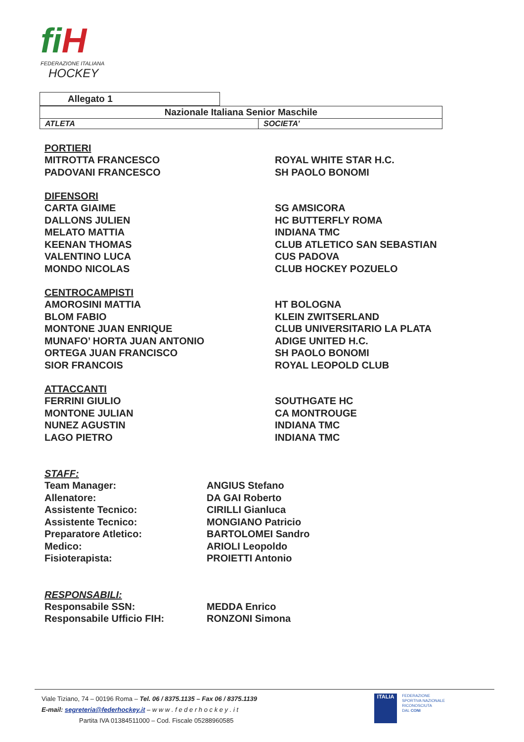fiH
FEDERAZIONE ITALIANA
HOCKEY
| Allegato 1 |
| Nazionale Italiana Senior Maschile | |
| ATLETA | SOCIETA’ |
PORTIERI
MITROTTA FRANCESCO ROYAL WHITE STAR H.C.
PADOVANI FRANCESCO SH PAOLO BONOMI
DIFENSORI
CARTA GIAIME SG AMSICORA
DALLONS JULIEN HC BUTTERFLY ROMA
MELATO MATTIA INDIANA TMC
KEENAN THOMAS CLUB ATLETICO SAN SEBASTIAN
VALENTINO LUCA CUS PADOVA
MONDO NICOLAS CLUB HOCKEY POZUELO
CENTROCAMPISTI
AMOROSINI MATTIA HT BOLOGNA
BLOM FABIO KLEIN ZWITSERLAND
MONTONE JUAN ENRIQUE CLUB UNIVERSITARIO LA PLATA
MUNAFO’ HORTA JUAN ANTONIO ADIGE UNITED H.C.
ORTEGA JUAN FRANCISCO SH PAOLO BONOMI
SIOR FRANCOIS ROYAL LEOPOLD CLUB
ATTACCANTI
FERRINI GIULIO SOUTHGATE HC
MONTONE JULIAN CA MONTROUGE
NUNEZ AGUSTIN INDIANA TMC
LAGO PIETRO INDIANA TMC
STAFF:
Team Manager: ANGIUS Stefano
Allenatore: DA GAI Roberto
Assistente Tecnico: CIRILLI Gianluca
Assistente Tecnico: MONGIANO Patricio
Preparatore Atletico: BARTOLOMEI Sandro
Medico: ARIOLI Leopoldo
Fisioterapista: PROIETTI Antonio
RESPONSABILI:
Responsabile SSN: MEDDA Enrico
Responsabile Ufficio FIH: RONZONI Simona
Viale Tiziano, 74 – 00196 Roma – Tel. 06 / 8375.1135 – Fax 06 / 8375.1139
E-mail: segreteria@federhockey.it – w w w . f e d e r h o c k e y . i t
Partita IVA 01384511000 – Cod. Fiscale 05288960585
ITALIA
FEDERAZIONE
SPORTIVA NAZIONALE
RICONOSCIUTA
DAL CONI